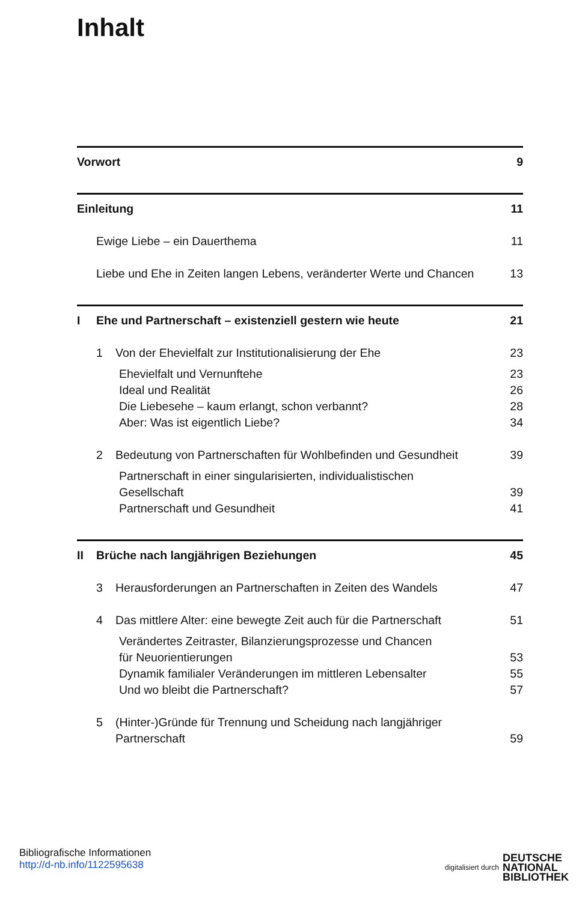Inhalt
Vorwort 9
Einleitung 11
Ewige Liebe – ein Dauerthema 11
Liebe und Ehe in Zeiten langen Lebens, veränderter Werte und Chancen 13
I Ehe und Partnerschaft – existenziell gestern wie heute 21
1 Von der Ehevielfalt zur Institutionalisierung der Ehe 23
Ehevielfalt und Vernunftehe 23
Ideal und Realität 26
Die Liebesehe – kaum erlangt, schon verbannt? 28
Aber: Was ist eigentlich Liebe? 34
2 Bedeutung von Partnerschaften für Wohlbefinden und Gesundheit 39
Partnerschaft in einer singularisierten, individualistischen
Gesellschaft 39
Partnerschaft und Gesundheit 41
II Brüche nach langjährigen Beziehungen 45
3 Herausforderungen an Partnerschaften in Zeiten des Wandels 47
4 Das mittlere Alter: eine bewegte Zeit auch für die Partnerschaft 51
Verändertes Zeitraster, Bilanzierungsprozesse und Chancen
für Neuorientierungen 53
Dynamik familialer Veränderungen im mittleren Lebensalter 55
Und wo bleibt die Partnerschaft? 57
5 (Hinter-)Gründe für Trennung und Scheidung nach langjähriger
Partnerschaft 59
Bibliografische Informationen
http://d-nb.info/1122595638
digitalisiert durch DEUTSCHE
NATIONAL
BIBLIOTHEK